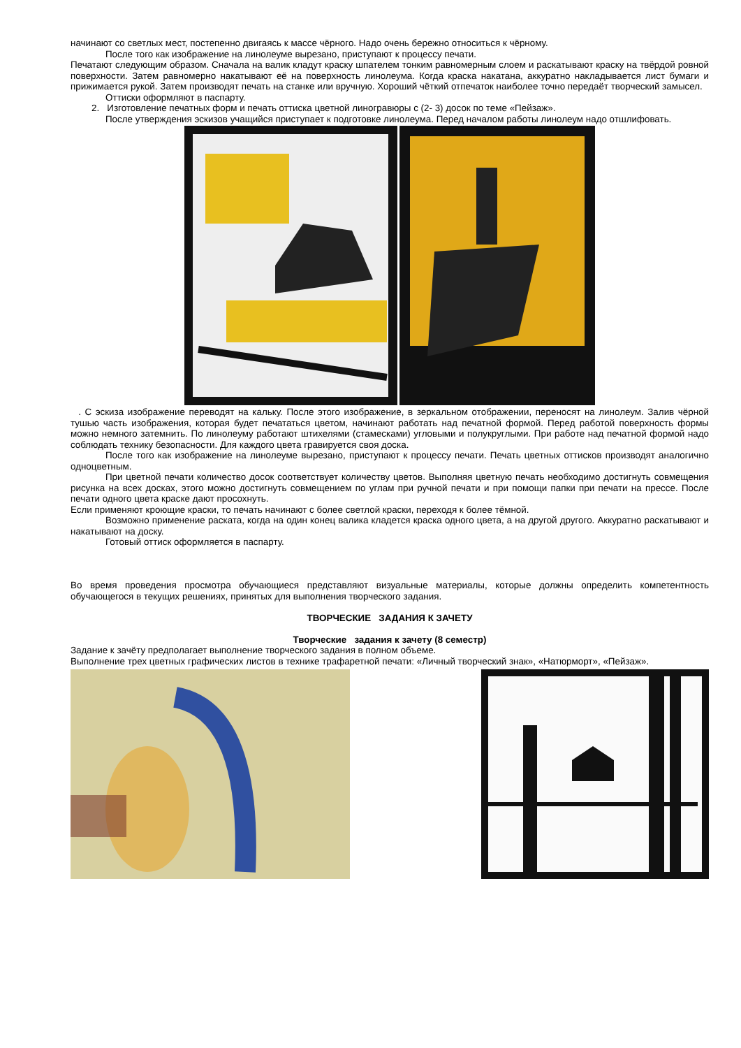начинают со светлых мест, постепенно двигаясь к массе чёрного. Надо очень бережно относиться к чёрному.
После того как изображение на линолеуме вырезано, приступают к процессу печати.
Печатают следующим образом. Сначала на валик кладут краску шпателем тонким равномерным слоем и раскатывают краску на твёрдой ровной поверхности. Затем равномерно накатывают её на поверхность линолеума. Когда краска накатана, аккуратно накладывается лист бумаги и прижимается рукой. Затем производят печать на станке или вручную. Хороший чёткий отпечаток наиболее точно передаёт творческий замысел.
Оттиски оформляют в паспарту.
2. Изготовление печатных форм и печать оттиска цветной линогравюры с (2- 3) досок по теме «Пейзаж».
После утверждения эскизов учащийся приступает к подготовке линолеума. Перед началом работы линолеум надо отшлифовать.
. С эскиза изображение переводят на кальку. После этого изображение, в зеркальном отображении, переносят на линолеум. Залив чёрной тушью часть изображения, которая будет печататься цветом, начинают работать над печатной формой. Перед работой поверхность формы можно немного затемнить. По линолеуму работают штихелями (стамесками) угловыми и полукруглыми. При работе над печатной формой надо соблюдать технику безопасности. Для каждого цвета гравируется своя доска.
После того как изображение на линолеуме вырезано, приступают к процессу печати. Печать цветных оттисков производят аналогично одноцветным.
При цветной печати количество досок соответствует количеству цветов. Выполняя цветную печать необходимо достигнуть совмещения рисунка на всех досках, этого можно достигнуть совмещением по углам при ручной печати и при помощи папки при печати на прессе. После печати одного цвета краске дают просохнуть.
Если применяют кроющие краски, то печать начинают с более светлой краски, переходя к более тёмной.
Возможно применение раската, когда на один конец валика кладется краска одного цвета, а на другой другого. Аккуратно раскатывают и накатывают на доску.
Готовый оттиск оформляется в паспарту.
Во время проведения просмотра обучающиеся представляют визуальные материалы, которые должны определить компетентность обучающегося в текущих решениях, принятых для выполнения творческого задания.
ТВОРЧЕСКИЕ ЗАДАНИЯ К ЗАЧЕТУ
Творческие задания к зачету (8 семестр)
Задание к зачёту предполагает выполнение творческого задания в полном объеме.
Выполнение трех цветных графических листов в технике трафаретной печати: «Личный творческий знак», «Натюрморт», «Пейзаж».